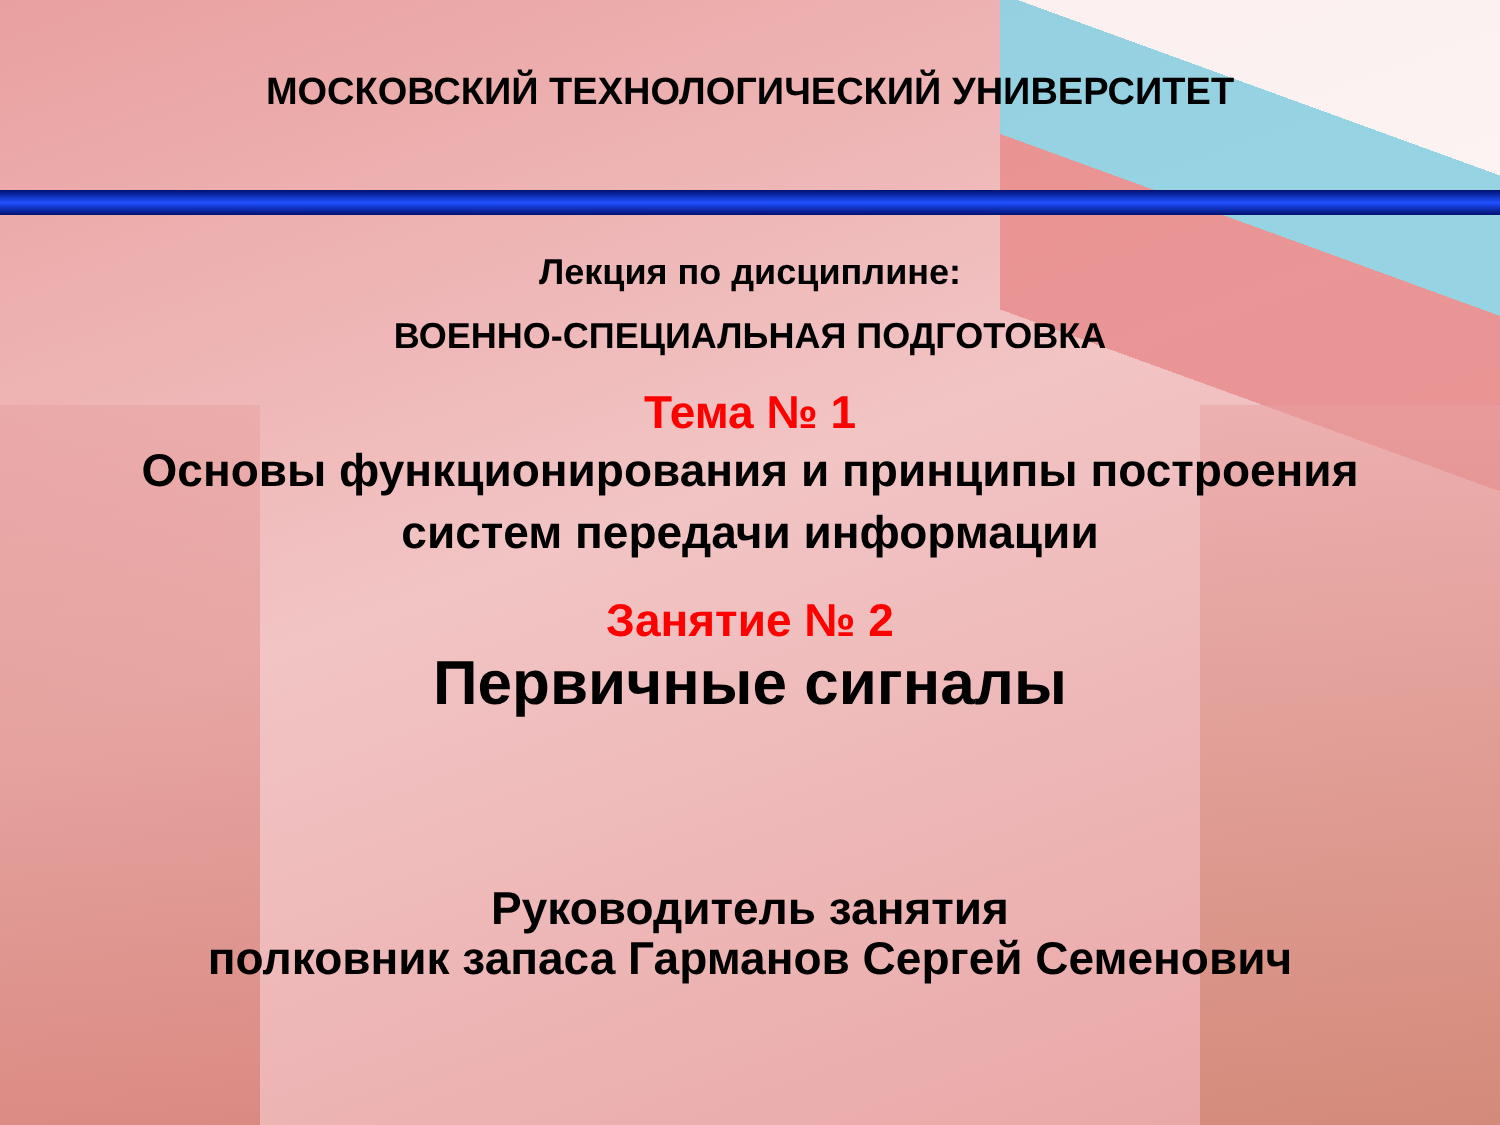МОСКОВСКИЙ ТЕХНОЛОГИЧЕСКИЙ УНИВЕРСИТЕТ
Лекция по дисциплине:
ВОЕННО-СПЕЦИАЛЬНАЯ ПОДГОТОВКА
Тема № 1
Основы функционирования и принципы построения
систем передачи информации
Занятие № 2
Первичные сигналы
Руководитель занятия
полковник запаса Гарманов Сергей Семенович